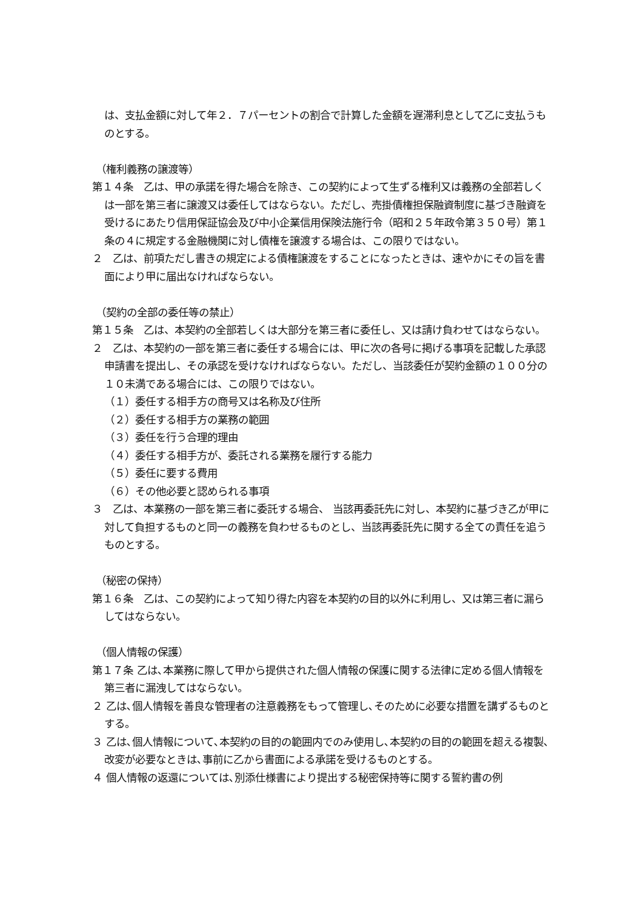は、支払金額に対して年２．７パーセントの割合で計算した金額を遅滞利息として乙に支払うものとする。
（権利義務の譲渡等）
第１４条　乙は、甲の承諾を得た場合を除き、この契約によって生ずる権利又は義務の全部若しくは一部を第三者に譲渡又は委任してはならない。ただし、売掛債権担保融資制度に基づき融資を受けるにあたり信用保証協会及び中小企業信用保険法施行令（昭和２５年政令第３５０号）第１条の４に規定する金融機関に対し債権を譲渡する場合は、この限りではない。
２　乙は、前項ただし書きの規定による債権譲渡をすることになったときは、速やかにその旨を書面により甲に届出なければならない。
（契約の全部の委任等の禁止）
第１５条　乙は、本契約の全部若しくは大部分を第三者に委任し、又は請け負わせてはならない。
２　乙は、本契約の一部を第三者に委任する場合には、甲に次の各号に掲げる事項を記載した承認申請書を提出し、その承認を受けなければならない。ただし、当該委任が契約金額の１００分の１０未満である場合には、この限りではない。
（１）委任する相手方の商号又は名称及び住所
（２）委任する相手方の業務の範囲
（３）委任を行う合理的理由
（４）委任する相手方が、委託される業務を履行する能力
（５）委任に要する費用
（６）その他必要と認められる事項
３　乙は、本業務の一部を第三者に委託する場合、 当該再委託先に対し、本契約に基づき乙が甲に対して負担するものと同一の義務を負わせるものとし、当該再委託先に関する全ての責任を追うものとする。
（秘密の保持）
第１６条　乙は、この契約によって知り得た内容を本契約の目的以外に利用し、又は第三者に漏らしてはならない。
（個人情報の保護）
第１７条 乙は､本業務に際して甲から提供された個人情報の保護に関する法律に定める個人情報を第三者に漏洩してはならない。
２ 乙は､個人情報を善良な管理者の注意義務をもって管理し､そのために必要な措置を講ずるものとする。
３ 乙は､個人情報について､本契約の目的の範囲内でのみ使用し､本契約の目的の範囲を超える複製､改変が必要なときは､事前に乙から書面による承諾を受けるものとする。
４ 個人情報の返還については､別添仕様書により提出する秘密保持等に関する誓約書の例